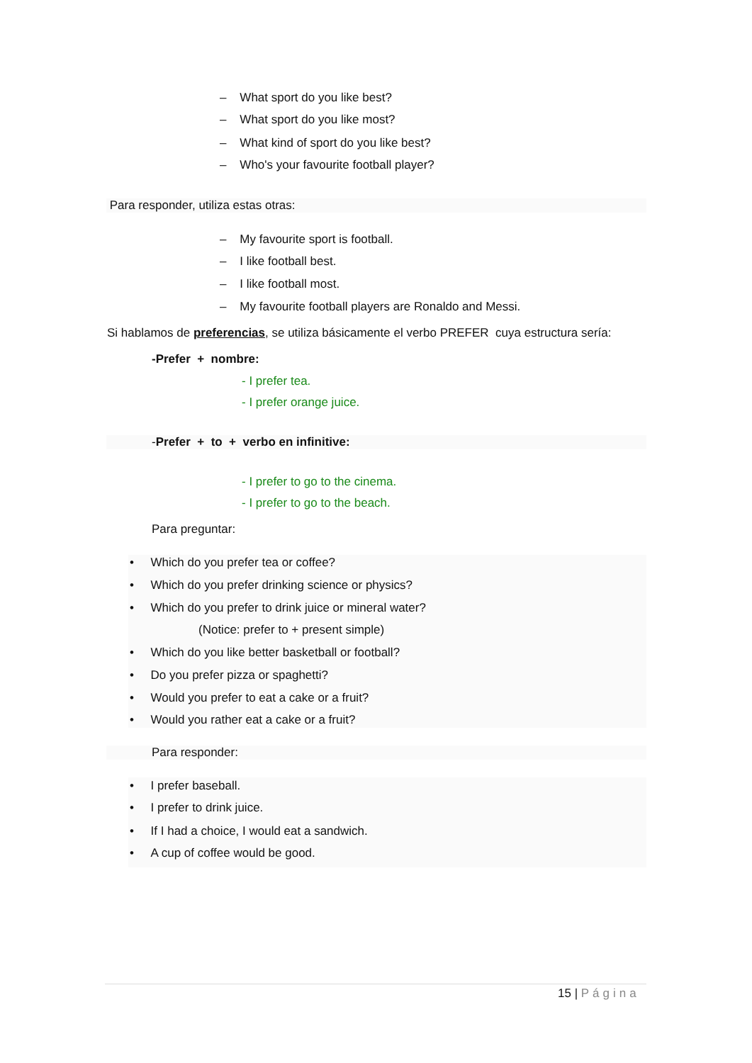– What sport do you like best?
– What sport do you like most?
– What kind of sport do you like best?
– Who's your favourite football player?
Para responder, utiliza estas otras:
– My favourite sport is football.
– I like football best.
– I like football most.
– My favourite football players are Ronaldo and Messi.
Si hablamos de preferencias, se utiliza básicamente el verbo PREFER cuya estructura sería:
-Prefer + nombre:
- I prefer tea.
- I prefer orange juice.
-Prefer + to + verbo en infinitive:
- I prefer to go to the cinema.
- I prefer to go to the beach.
Para preguntar:
• Which do you prefer tea or coffee?
• Which do you prefer drinking science or physics?
• Which do you prefer to drink juice or mineral water?
(Notice: prefer to + present simple)
• Which do you like better basketball or football?
• Do you prefer pizza or spaghetti?
• Would you prefer to eat a cake or a fruit?
• Would you rather eat a cake or a fruit?
Para responder:
• I prefer baseball.
• I prefer to drink juice.
• If I had a choice, I would eat a sandwich.
• A cup of coffee would be good.
15 | Página